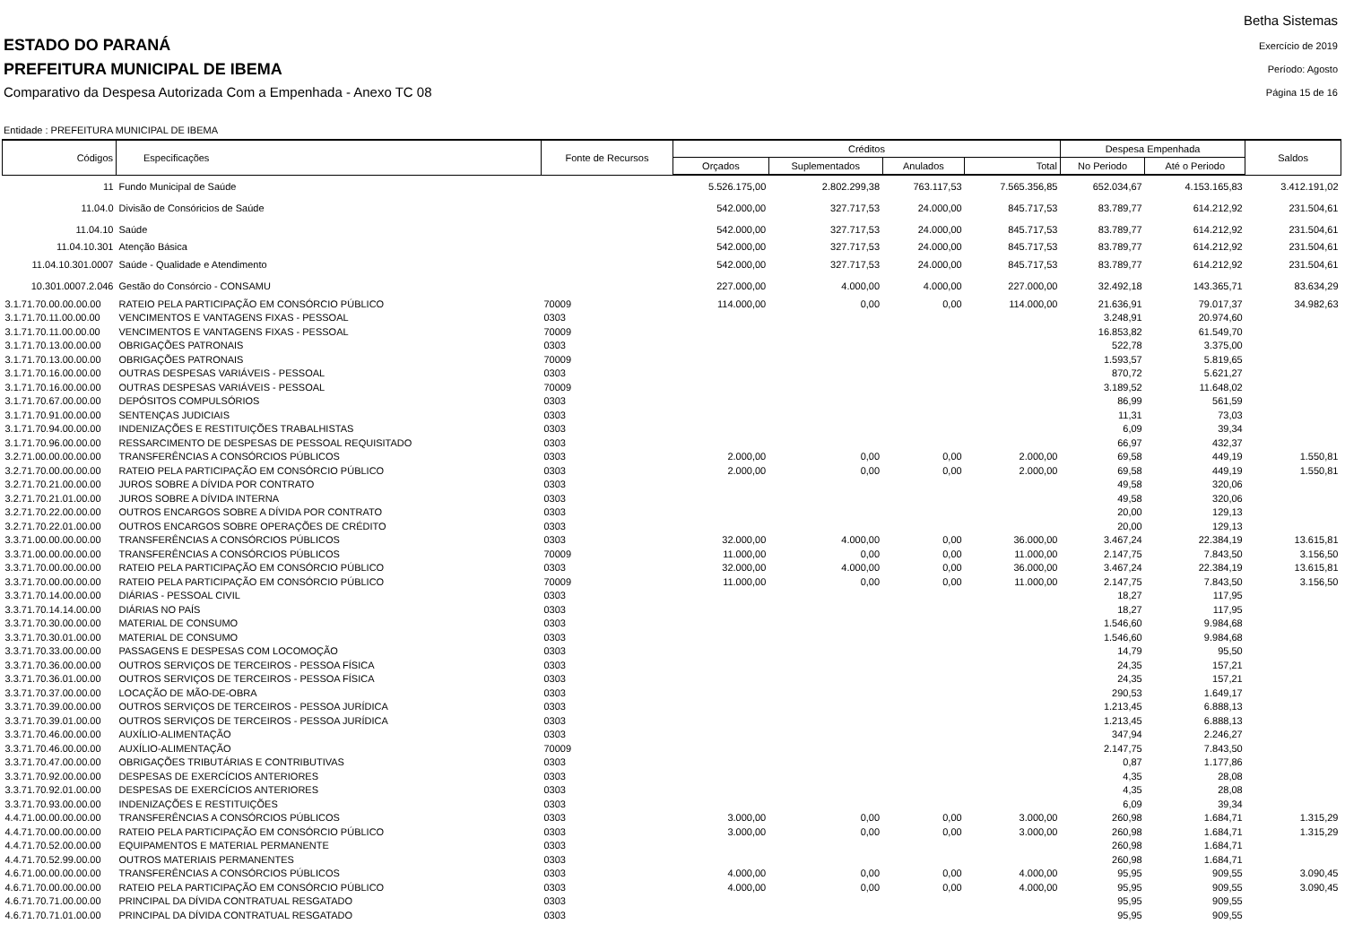ESTADO DO PARANÁ
PREFEITURA MUNICIPAL DE IBEMA
Comparativo da Despesa Autorizada Com a Empenhada - Anexo TC 08
Betha Sistemas
Exercício de 2019
Período: Agosto
Página 15 de 16
Entidade : PREFEITURA MUNICIPAL DE IBEMA
| Códigos | Especificações | Fonte de Recursos | Créditos | | | | Despesa Empenhada | | Saldos |
| --- | --- | --- | --- | --- | --- | --- | --- | --- | --- |
| | | | Orçados | Suplementados | Anulados | Total | No Periodo | Até o Periodo | |
| 11 | Fundo Municipal de Saúde | | 5.526.175,00 | 2.802.299,38 | 763.117,53 | 7.565.356,85 | 652.034,67 | 4.153.165,83 | 3.412.191,02 |
| 11.04.0 | Divisão de Consóricios de Saúde | | 542.000,00 | 327.717,53 | 24.000,00 | 845.717,53 | 83.789,77 | 614.212,92 | 231.504,61 |
| 11.04.10 | Saúde | | 542.000,00 | 327.717,53 | 24.000,00 | 845.717,53 | 83.789,77 | 614.212,92 | 231.504,61 |
| 11.04.10.301 | Atenção Básica | | 542.000,00 | 327.717,53 | 24.000,00 | 845.717,53 | 83.789,77 | 614.212,92 | 231.504,61 |
| 11.04.10.301.0007 | Saúde - Qualidade e Atendimento | | 542.000,00 | 327.717,53 | 24.000,00 | 845.717,53 | 83.789,77 | 614.212,92 | 231.504,61 |
| 10.301.0007.2.046 | Gestão do Consórcio - CONSAMU | | 227.000,00 | 4.000,00 | 4.000,00 | 227.000,00 | 32.492,18 | 143.365,71 | 83.634,29 |
| 3.1.71.70.00.00.00.00 | RATEIO PELA PARTICIPAÇÃO EM CONSÓRCIO PÚBLICO | 70009 | 114.000,00 | 0,00 | 0,00 | 114.000,00 | 21.636,91 | 79.017,37 | 34.982,63 |
| 3.1.71.70.11.00.00.00 | VENCIMENTOS E VANTAGENS FIXAS - PESSOAL | 0303 | | | | | 3.248,91 | 20.974,60 | |
| 3.1.71.70.11.00.00.00 | VENCIMENTOS E VANTAGENS FIXAS - PESSOAL | 70009 | | | | | 16.853,82 | 61.549,70 | |
| 3.1.71.70.13.00.00.00 | OBRIGAÇÕES PATRONAIS | 0303 | | | | | 522,78 | 3.375,00 | |
| 3.1.71.70.13.00.00.00 | OBRIGAÇÕES PATRONAIS | 70009 | | | | | 1.593,57 | 5.819,65 | |
| 3.1.71.70.16.00.00.00 | OUTRAS DESPESAS VARIÁVEIS - PESSOAL | 0303 | | | | | 870,72 | 5.621,27 | |
| 3.1.71.70.16.00.00.00 | OUTRAS DESPESAS VARIÁVEIS - PESSOAL | 70009 | | | | | 3.189,52 | 11.648,02 | |
| 3.1.71.70.67.00.00.00 | DEPÓSITOS COMPULSÓRIOS | 0303 | | | | | 86,99 | 561,59 | |
| 3.1.71.70.91.00.00.00 | SENTENÇAS JUDICIAIS | 0303 | | | | | 11,31 | 73,03 | |
| 3.1.71.70.94.00.00.00 | INDENIZAÇÕES E RESTITUIÇÕES TRABALHISTAS | 0303 | | | | | 6,09 | 39,34 | |
| 3.1.71.70.96.00.00.00 | RESSARCIMENTO DE DESPESAS DE PESSOAL REQUISITADO | 0303 | | | | | 66,97 | 432,37 | |
| 3.2.71.00.00.00.00.00 | TRANSFERÊNCIAS A CONSÓRCIOS PÚBLICOS | 0303 | 2.000,00 | 0,00 | 0,00 | 2.000,00 | 69,58 | 449,19 | 1.550,81 |
| 3.2.71.70.00.00.00.00 | RATEIO PELA PARTICIPAÇÃO EM CONSÓRCIO PÚBLICO | 0303 | 2.000,00 | 0,00 | 0,00 | 2.000,00 | 69,58 | 449,19 | 1.550,81 |
| 3.2.71.70.21.00.00.00 | JUROS SOBRE A DÍVIDA POR CONTRATO | 0303 | | | | | 49,58 | 320,06 | |
| 3.2.71.70.21.01.00.00 | JUROS SOBRE A DÍVIDA INTERNA | 0303 | | | | | 49,58 | 320,06 | |
| 3.2.71.70.22.00.00.00 | OUTROS ENCARGOS SOBRE A DÍVIDA POR CONTRATO | 0303 | | | | | 20,00 | 129,13 | |
| 3.2.71.70.22.01.00.00 | OUTROS ENCARGOS SOBRE OPERAÇÕES DE CRÉDITO | 0303 | | | | | 20,00 | 129,13 | |
| 3.3.71.00.00.00.00.00 | TRANSFERÊNCIAS A CONSÓRCIOS PÚBLICOS | 0303 | 32.000,00 | 4.000,00 | 0,00 | 36.000,00 | 3.467,24 | 22.384,19 | 13.615,81 |
| 3.3.71.00.00.00.00.00 | TRANSFERÊNCIAS A CONSÓRCIOS PÚBLICOS | 70009 | 11.000,00 | 0,00 | 0,00 | 11.000,00 | 2.147,75 | 7.843,50 | 3.156,50 |
| 3.3.71.70.00.00.00.00 | RATEIO PELA PARTICIPAÇÃO EM CONSÓRCIO PÚBLICO | 0303 | 32.000,00 | 4.000,00 | 0,00 | 36.000,00 | 3.467,24 | 22.384,19 | 13.615,81 |
| 3.3.71.70.00.00.00.00 | RATEIO PELA PARTICIPAÇÃO EM CONSÓRCIO PÚBLICO | 70009 | 11.000,00 | 0,00 | 0,00 | 11.000,00 | 2.147,75 | 7.843,50 | 3.156,50 |
| 3.3.71.70.14.00.00.00 | DIÁRIAS - PESSOAL CIVIL | 0303 | | | | | 18,27 | 117,95 | |
| 3.3.71.70.14.14.00.00 | DIÁRIAS NO PAÍS | 0303 | | | | | 18,27 | 117,95 | |
| 3.3.71.70.30.00.00.00 | MATERIAL DE CONSUMO | 0303 | | | | | 1.546,60 | 9.984,68 | |
| 3.3.71.70.30.01.00.00 | MATERIAL DE CONSUMO | 0303 | | | | | 1.546,60 | 9.984,68 | |
| 3.3.71.70.33.00.00.00 | PASSAGENS E DESPESAS COM LOCOMOÇÃO | 0303 | | | | | 14,79 | 95,50 | |
| 3.3.71.70.36.00.00.00 | OUTROS SERVIÇOS DE TERCEIROS - PESSOA FÍSICA | 0303 | | | | | 24,35 | 157,21 | |
| 3.3.71.70.36.01.00.00 | OUTROS SERVIÇOS DE TERCEIROS - PESSOA FÍSICA | 0303 | | | | | 24,35 | 157,21 | |
| 3.3.71.70.37.00.00.00 | LOCAÇÃO DE MÃO-DE-OBRA | 0303 | | | | | 290,53 | 1.649,17 | |
| 3.3.71.70.39.00.00.00 | OUTROS SERVIÇOS DE TERCEIROS - PESSOA JURÍDICA | 0303 | | | | | 1.213,45 | 6.888,13 | |
| 3.3.71.70.39.01.00.00 | OUTROS SERVIÇOS DE TERCEIROS - PESSOA JURÍDICA | 0303 | | | | | 1.213,45 | 6.888,13 | |
| 3.3.71.70.46.00.00.00 | AUXÍLIO-ALIMENTAÇÃO | 0303 | | | | | 347,94 | 2.246,27 | |
| 3.3.71.70.46.00.00.00 | AUXÍLIO-ALIMENTAÇÃO | 70009 | | | | | 2.147,75 | 7.843,50 | |
| 3.3.71.70.47.00.00.00 | OBRIGAÇÕES TRIBUTÁRIAS E CONTRIBUTIVAS | 0303 | | | | | 0,87 | 1.177,86 | |
| 3.3.71.70.92.00.00.00 | DESPESAS DE EXERCÍCIOS ANTERIORES | 0303 | | | | | 4,35 | 28,08 | |
| 3.3.71.70.92.01.00.00 | DESPESAS DE EXERCÍCIOS ANTERIORES | 0303 | | | | | 4,35 | 28,08 | |
| 3.3.71.70.93.00.00.00 | INDENIZAÇÕES E RESTITUIÇÕES | 0303 | | | | | 6,09 | 39,34 | |
| 4.4.71.00.00.00.00.00 | TRANSFERÊNCIAS A CONSÓRCIOS PÚBLICOS | 0303 | 3.000,00 | 0,00 | 0,00 | 3.000,00 | 260,98 | 1.684,71 | 1.315,29 |
| 4.4.71.70.00.00.00.00 | RATEIO PELA PARTICIPAÇÃO EM CONSÓRCIO PÚBLICO | 0303 | 3.000,00 | 0,00 | 0,00 | 3.000,00 | 260,98 | 1.684,71 | 1.315,29 |
| 4.4.71.70.52.00.00.00 | EQUIPAMENTOS E MATERIAL PERMANENTE | 0303 | | | | | 260,98 | 1.684,71 | |
| 4.4.71.70.52.99.00.00 | OUTROS MATERIAIS PERMANENTES | 0303 | | | | | 260,98 | 1.684,71 | |
| 4.6.71.00.00.00.00.00 | TRANSFERÊNCIAS A CONSÓRCIOS PÚBLICOS | 0303 | 4.000,00 | 0,00 | 0,00 | 4.000,00 | 95,95 | 909,55 | 3.090,45 |
| 4.6.71.70.00.00.00.00 | RATEIO PELA PARTICIPAÇÃO EM CONSÓRCIO PÚBLICO | 0303 | 4.000,00 | 0,00 | 0,00 | 4.000,00 | 95,95 | 909,55 | 3.090,45 |
| 4.6.71.70.71.00.00.00 | PRINCIPAL DA DÍVIDA CONTRATUAL RESGATADO | 0303 | | | | | 95,95 | 909,55 | |
| 4.6.71.70.71.01.00.00 | PRINCIPAL DA DÍVIDA CONTRATUAL RESGATADO | 0303 | | | | | 95,95 | 909,55 | |